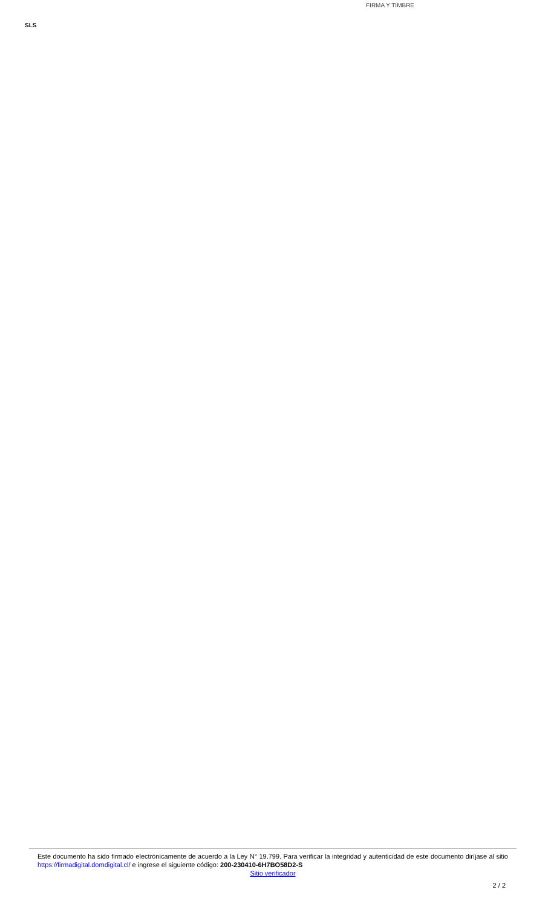FIRMA Y TIMBRE
SLS
Este documento ha sido firmado electrónicamente de acuerdo a la Ley N° 19.799. Para verificar la integridad y autenticidad de este documento diríjase al sitio https://firmadigital.domdigital.cl/ e ingrese el siguiente código: 200-230410-6H7BO58D2-S
Sitio verificador
2 / 2